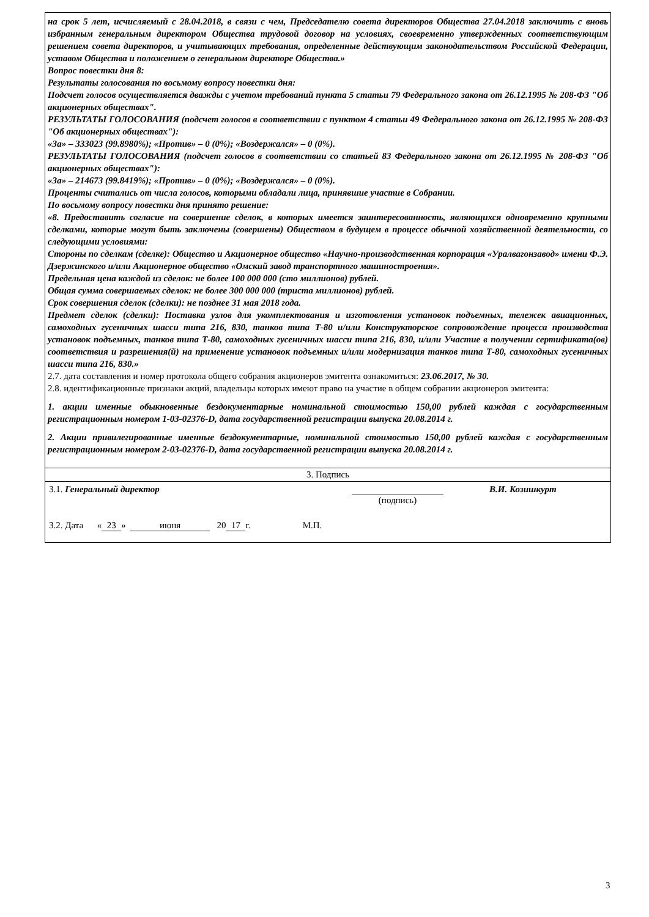на срок 5 лет, исчисляемый с 28.04.2018, в связи с чем, Председателю совета директоров Общества 27.04.2018 заключить с вновь избранным генеральным директором Общества трудовой договор на условиях, своевременно утвержденных соответствующим решением совета директоров, и учитывающих требования, определенные действующим законодательством Российской Федерации, уставом Общества и положением о генеральном директоре Общества.»
Вопрос повестки дня 8:
Результаты голосования по восьмому вопросу повестки дня:
Подсчет голосов осуществляется дважды с учетом требований пункта 5 статьи 79 Федерального закона от 26.12.1995 № 208-ФЗ "Об акционерных обществах".
РЕЗУЛЬТАТЫ ГОЛОСОВАНИЯ (подсчет голосов в соответствии с пунктом 4 статьи 49 Федерального закона от 26.12.1995 № 208-ФЗ "Об акционерных обществах"):
«За» – 333023 (99.8980%); «Против» – 0 (0%); «Воздержался» – 0 (0%).
РЕЗУЛЬТАТЫ ГОЛОСОВАНИЯ (подсчет голосов в соответствии со статьей 83 Федерального закона от 26.12.1995 № 208-ФЗ "Об акционерных обществах"):
«За» – 214673 (99.8419%); «Против» – 0 (0%); «Воздержался» – 0 (0%).
Проценты считались от числа голосов, которыми обладали лица, принявшие участие в Собрании.
По восьмому вопросу повестки дня принято решение:
«8. Предоставить согласие на совершение сделок, в которых имеется заинтересованность, являющихся одновременно крупными сделками, которые могут быть заключены (совершены) Обществом в будущем в процессе обычной хозяйственной деятельности, со следующими условиями:
Стороны по сделкам (сделке): Общество и Акционерное общество «Научно-производственная корпорация «Уралвагонзавод» имени Ф.Э. Дзержинского и/или Акционерное общество «Омский завод транспортного машиностроения».
Предельная цена каждой из сделок: не более 100 000 000 (сто миллионов) рублей.
Общая сумма совершаемых сделок: не более 300 000 000 (триста миллионов) рублей.
Срок совершения сделок (сделки): не позднее 31 мая 2018 года.
Предмет сделок (сделки): Поставка узлов для укомплектования и изготовления установок подъемных, тележек авиационных, самоходных гусеничных шасси типа 216, 830, танков типа Т-80 и/или Конструкторское сопровождение процесса производства установок подъемных, танков типа Т-80, самоходных гусеничных шасси типа 216, 830, и/или Участие в получении сертификата(ов) соответствия и разрешения(й) на применение установок подъемных и/или модернизация танков типа Т-80, самоходных гусеничных шасси типа 216, 830.»
2.7. дата составления и номер протокола общего собрания акционеров эмитента ознакомиться: 23.06.2017, № 30.
2.8. идентификационные признаки акций, владельцы которых имеют право на участие в общем собрании акционеров эмитента:
1. акции именные обыкновенные бездокументарные номинальной стоимостью 150,00 рублей каждая с государственным регистрационным номером 1-03-02376-D, дата государственной регистрации выпуска 20.08.2014 г.
2. Акции привилегированные именные бездокументарные, номинальной стоимостью 150,00 рублей каждая с государственным регистрационным номером 2-03-02376-D, дата государственной регистрации выпуска 20.08.2014 г.
3. Подпись
3.1. Генеральный директор
(подпись) В.И. Козишкурт
3.2. Дата « 23 » июня 20 17 г. М.П.
3